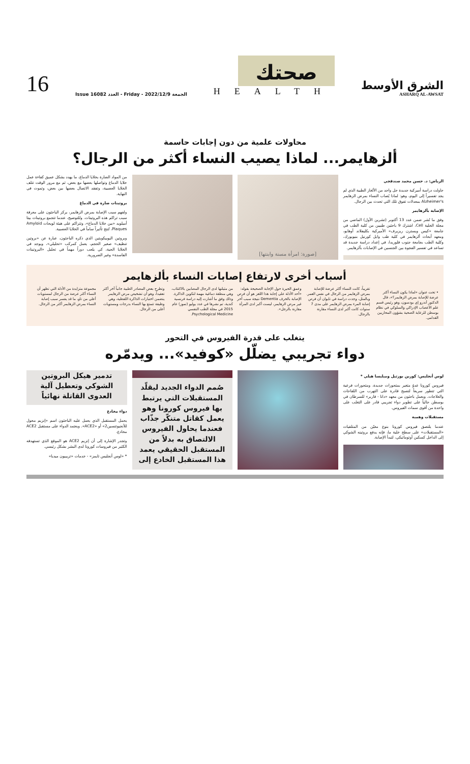الشرق الأوسط
ASHARQ AL-AWSAT
صحتك
HEALTH
Issue 16082 العدد - Friday - 2022/12/9 الجمعة
16
محاولات علمية من دون إجابات حاسمة
ألزهايمر... لماذا يصيب النساء أكثر من الرجال؟
الرياض: د. حسن محمد صندقجي
حاولت دراسة أميركية جديدة حل واحد من الألغاز الطبية الذي لم يجد تفسيراً إلى اليوم، وهو: لماذا يُصاب النساء بمرض الزهايمر Alzheimer's بمعدلات تفوق تلك التي تحدث بين الرجال.
الإصابة بألزهايمر
وفق ما نُشر ضمن عدد 13 أكتوبر (تشرين الأول) الماضي من مجلة الخلية Cell، اشترك 9 باحثين طبيين من كلية الطب في جامعة «كيس ويسترن ريزيرف» الأميركية بكليفلاند أوهايو، ومعهد أبحاث ألزهايمر في كلية طب وايل كورنيل بنيويورك، وكلية الطب بجامعة جنوب فلوريدا، في إعداد دراسة جديدة قد تساعد في تفسير الفجوة بين الجنسين في الإصابات بألزهايمر.
[صورة: امرأة مسنة وابنتها]
من المواد الضارة بخلايا الدماغ، ما يهدد بشكل عميق كفاءة عمل خلايا الدماغ وتواصلها بعضها مع بعض، ثم مع مرور الوقت تتلف الخلايا العصبية، وتفقد الاتصال بعضها بين بعض، وتموت في النهاية.
بروتينات ضارة في الدماغ
ولفهم سبب الإصابة بمرض الزهايمر، يركز الباحثون على معرفة سبب تراكم هذه البروتينات. وللتوضيح، عندما تتجمع بروتينات بيتا أميلويد «بين خلايا الدماغ»، وتتراكم على هيئة لويحات Amyloid Plaques، تُنتج تأثيراً ساماً في الخلايا العصبية.
وبروتين اليوبيكويتين الذي ذكره الباحثون، عبارة عن «بروتين تنظيف» صغير الحجم، يعمل كمركب «تحليلي»، ويوجد في الخلايا الحية، كي يلعب دوراً مهماً في تحليل «البروتينات الفاسدة» وغير الضرورية.
أسباب أخرى لارتفاع إصابات النساء بألزهايمر
• تحت عنوان «لماذا يكون النساء أكثر عرضة للإصابة بمرض الزهايمر؟»، قال الدكتور أندرو إي بودسون، وهو رئيس قسم علم الأعصاب الإدراكي والسلوكي في نظام بوسطن للرعاية الصحية بشؤون المحاربين القدامى.
تقريباً، كانت النساء أكثر عرضة للإصابة بمرض الزهايمر من الرجال في نفس العمر. وبالمثل، وجدت دراسة في تايوان أن فرص إصابة المرء بمرض الزهايمر على مدى 7 سنوات كانت أكبر لدى النساء مقارنة بالرجال.
وعمق الحيرة حول الإجابة الصحيحة بقوله: «أحد الأدلة على إجابة هذا اللغز هو أن فرص الإصابة بالخرف Dementia نتيجة سبب آخر غير مرض الزهايمر، ليست أكبر لدى المرأة مقارنة بالرجل».
من مثيلتها لدى الرجال المصابين بالاكتئاب، وهي منطقة دماغية مهمة لتكوين الذاكرة. وذلك وفق ما أشارت إليه دراسة فرنسية كندية، تم نشرها في عدد يوليو (تموز) عام 2015 في مجلة الطب النفسي Psychological Medicine.
وتطرح بعض المصادر الطبية جانباً آخر أكثر تعقيداً، وهو أن تشخيص مرض الزهايمر يتضمن اختبارات الذاكرة اللفظية، وهي وظيفة تتمتع بها النساء بدرجات ومستويات أعلى من الرجال.
مجموعة متزايدة من الأدلة التي تظهر أن النساء أكثر عرضة من الرجال لمستويات أعلى من تاو، ما قد يفسر سبب إصابة النساء بمرض الزهايمر أكثر من الرجال.
يتغلب على قدرة الفيروس في التحور
دواء تجريبي يضلّل «كوفيد»... ويدمّره
لوس أنجليس: كورين بورتيل وميليسا هيلي *
فيروس كورونا عدوٌ متغير بمتحورات جديدة، ومتحورات فرعية التي تتطور سريعاً لتصبح قادرة على التهرب من اللقاحات والعلاجات. ويعمل باحثون من معهد «دانا - فاربر» للسرطان في بوسطن حالياً على تطوير دواء تجريبي قادر على التغلب على واحدة من أقوى سمات الفيروس.
مستقبلات وهمية
عندما يلتصق فيروس كورونا بنوع معيّن من المتلقيات «المستقبلات» على سطح خلية ما، فإنه يدفع بروتينه الشوكي إلى الداخل كسكين أوتوماتيكي، لتبدأ الإصابة.
صُمم الدواء الجديد ليقلّد المستقبلات التي يرتبط بها فيروس كورونا وهو يعمل كقاتل متنكّر جذّاب فعندما يحاول الفيروس الالتصاق به بدلاً من المستقبل الحقيقي يعمد هذا المستقبل الخادع إلى تدمير هيكل البروتين الشوكي وتعطيل آلية العدوى القاتلة نهائياً
دواء مخادع
يحمل المستقبل الذي يعمل عليه الباحثون اسم «إنزيم محول للأنجيوتنسين2» أو «ACE2». ويعتمد الدواء على مستقبل ACE2 مخادع.
وتجدر الإشارة إلى أن إنزيم ACE2 هو الموقع الذي تستهدفه الكثير من فيروسات كورونا لدى البشر بشكل رئيسي.
* «لوس أنجليس تايمز» - خدمات «تريبيون ميديا»